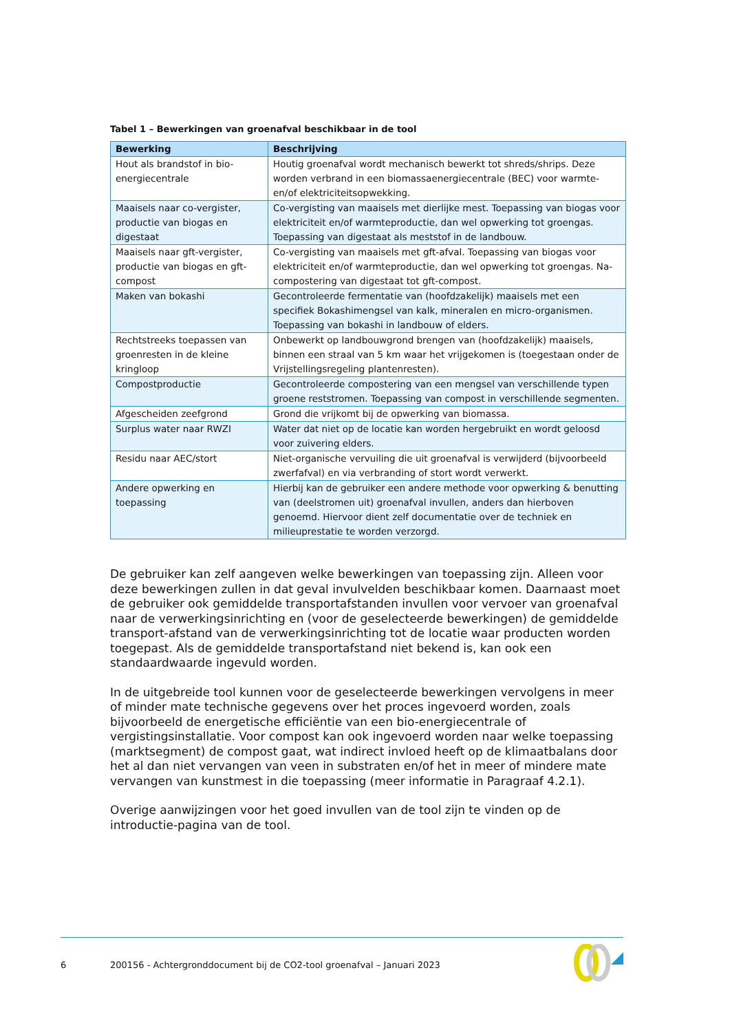Tabel 1 – Bewerkingen van groenafval beschikbaar in de tool
| Bewerking | Beschrijving |
| --- | --- |
| Hout als brandstof in bio-energiecentrale | Houtig groenafval wordt mechanisch bewerkt tot shreds/shrips. Deze worden verbrand in een biomassaenergiecentrale (BEC) voor warmte- en/of elektriciteitsopwekking. |
| Maaisels naar co-vergister, productie van biogas en digestaat | Co-vergisting van maaisels met dierlijke mest. Toepassing van biogas voor elektriciteit en/of warmteproductie, dan wel opwerking tot groengas. Toepassing van digestaat als meststof in de landbouw. |
| Maaisels naar gft-vergister, productie van biogas en gft-compost | Co-vergisting van maaisels met gft-afval. Toepassing van biogas voor elektriciteit en/of warmteproductie, dan wel opwerking tot groengas. Na-compostering van digestaat tot gft-compost. |
| Maken van bokashi | Gecontroleerde fermentatie van (hoofdzakelijk) maaisels met een specifiek Bokashimengsel van kalk, mineralen en micro-organismen. Toepassing van bokashi in landbouw of elders. |
| Rechtstreeks toepassen van groenresten in de kleine kringloop | Onbewerkt op landbouwgrond brengen van (hoofdzakelijk) maaisels, binnen een straal van 5 km waar het vrijgekomen is (toegestaan onder de Vrijstellingsregeling plantenresten). |
| Compostproductie | Gecontroleerde compostering van een mengsel van verschillende typen groene reststromen. Toepassing van compost in verschillende segmenten. |
| Afgescheiden zeefgrond | Grond die vrijkomt bij de opwerking van biomassa. |
| Surplus water naar RWZI | Water dat niet op de locatie kan worden hergebruikt en wordt geloosd voor zuivering elders. |
| Residu naar AEC/stort | Niet-organische vervuiling die uit groenafval is verwijderd (bijvoorbeeld zwerfafval) en via verbranding of stort wordt verwerkt. |
| Andere opwerking en toepassing | Hierbij kan de gebruiker een andere methode voor opwerking & benutting van (deelstromen uit) groenafval invullen, anders dan hierboven genoemd. Hiervoor dient zelf documentatie over de techniek en milieuprestatie te worden verzorgd. |
De gebruiker kan zelf aangeven welke bewerkingen van toepassing zijn. Alleen voor deze bewerkingen zullen in dat geval invulvelden beschikbaar komen. Daarnaast moet de gebruiker ook gemiddelde transportafstanden invullen voor vervoer van groenafval naar de verwerkingsinrichting en (voor de geselecteerde bewerkingen) de gemiddelde transport-afstand van de verwerkingsinrichting tot de locatie waar producten worden toegepast. Als de gemiddelde transportafstand niet bekend is, kan ook een standaardwaarde ingevuld worden.
In de uitgebreide tool kunnen voor de geselecteerde bewerkingen vervolgens in meer of minder mate technische gegevens over het proces ingevoerd worden, zoals bijvoorbeeld de energetische efficiëntie van een bio-energiecentrale of vergistingsinstallatie. Voor compost kan ook ingevoerd worden naar welke toepassing (marktsegment) de compost gaat, wat indirect invloed heeft op de klimaatbalans door het al dan niet vervangen van veen in substraten en/of het in meer of mindere mate vervangen van kunstmest in die toepassing (meer informatie in Paragraaf 4.2.1).
Overige aanwijzingen voor het goed invullen van de tool zijn te vinden op de introductie-pagina van de tool.
6 200156 - Achtergronddocument bij de CO2-tool groenafval – Januari 2023